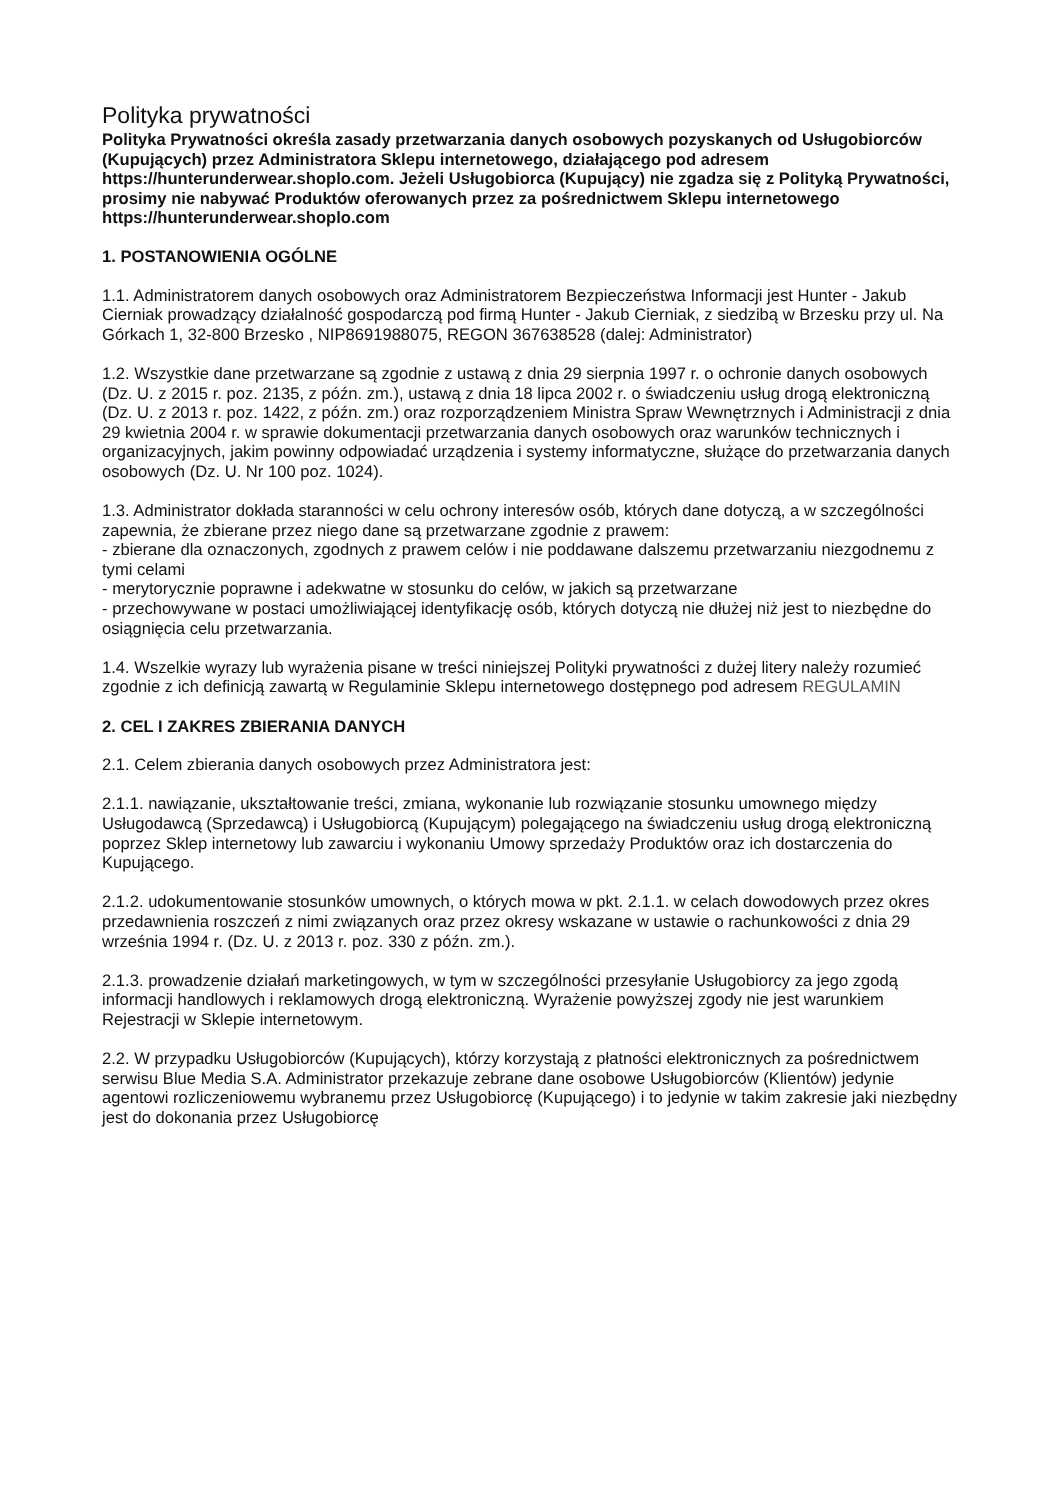Polityka prywatności
Polityka Prywatności określa zasady przetwarzania danych osobowych pozyskanych od Usługobiorców (Kupujących) przez Administratora Sklepu internetowego, działającego pod adresem https://hunterunderwear.shoplo.com. Jeżeli Usługobiorca (Kupujący) nie zgadza się z Polityką Prywatności, prosimy nie nabywać Produktów oferowanych przez za pośrednictwem Sklepu internetowego https://hunterunderwear.shoplo.com
1. POSTANOWIENIA OGÓLNE
1.1. Administratorem danych osobowych oraz Administratorem Bezpieczeństwa Informacji jest Hunter - Jakub Cierniak prowadzący działalność gospodarczą pod firmą Hunter - Jakub Cierniak, z siedzibą w Brzesku przy ul. Na Górkach 1, 32-800 Brzesko , NIP8691988075, REGON 367638528 (dalej: Administrator)
1.2. Wszystkie dane przetwarzane są zgodnie z ustawą z dnia 29 sierpnia 1997 r. o ochronie danych osobowych (Dz. U. z 2015 r. poz. 2135, z późn. zm.), ustawą z dnia 18 lipca 2002 r. o świadczeniu usług drogą elektroniczną (Dz. U. z 2013 r. poz. 1422, z późn. zm.) oraz rozporządzeniem Ministra Spraw Wewnętrznych i Administracji z dnia 29 kwietnia 2004 r. w sprawie dokumentacji przetwarzania danych osobowych oraz warunków technicznych i organizacyjnych, jakim powinny odpowiadać urządzenia i systemy informatyczne, służące do przetwarzania danych osobowych (Dz. U. Nr 100 poz. 1024).
1.3. Administrator dokłada staranności w celu ochrony interesów osób, których dane dotyczą, a w szczególności zapewnia, że zbierane przez niego dane są przetwarzane zgodnie z prawem:
- zbierane dla oznaczonych, zgodnych z prawem celów i nie poddawane dalszemu przetwarzaniu niezgodnemu z tymi celami
- merytorycznie poprawne i adekwatne w stosunku do celów, w jakich są przetwarzane
- przechowywane w postaci umożliwiającej identyfikację osób, których dotyczą nie dłużej niż jest to niezbędne do osiągnięcia celu przetwarzania.
1.4. Wszelkie wyrazy lub wyrażenia pisane w treści niniejszej Polityki prywatności z dużej litery należy rozumieć zgodnie z ich definicją zawartą w Regulaminie Sklepu internetowego dostępnego pod adresem REGULAMIN
2. CEL I ZAKRES ZBIERANIA DANYCH
2.1. Celem zbierania danych osobowych przez Administratora jest:
2.1.1. nawiązanie, ukształtowanie treści, zmiana, wykonanie lub rozwiązanie stosunku umownego między Usługodawcą (Sprzedawcą) i Usługobiorcą (Kupującym) polegającego na świadczeniu usług drogą elektroniczną poprzez Sklep internetowy lub zawarciu i wykonaniu Umowy sprzedaży Produktów oraz ich dostarczenia do Kupującego.
2.1.2. udokumentowanie stosunków umownych, o których mowa w pkt. 2.1.1. w celach dowodowych przez okres przedawnienia roszczeń z nimi związanych oraz przez okresy wskazane w ustawie o rachunkowości z dnia 29 września 1994 r. (Dz. U. z 2013 r. poz. 330 z późn. zm.).
2.1.3. prowadzenie działań marketingowych, w tym w szczególności przesyłanie Usługobiorcy za jego zgodą informacji handlowych i reklamowych drogą elektroniczną. Wyrażenie powyższej zgody nie jest warunkiem Rejestracji w Sklepie internetowym.
2.2. W przypadku Usługobiorców (Kupujących), którzy korzystają z płatności elektronicznych za pośrednictwem serwisu Blue Media S.A. Administrator przekazuje zebrane dane osobowe Usługobiorców (Klientów) jedynie agentowi rozliczeniowemu wybranemu przez Usługobiorcę (Kupującego) i to jedynie w takim zakresie jaki niezbędny jest do dokonania przez Usługobiorcę